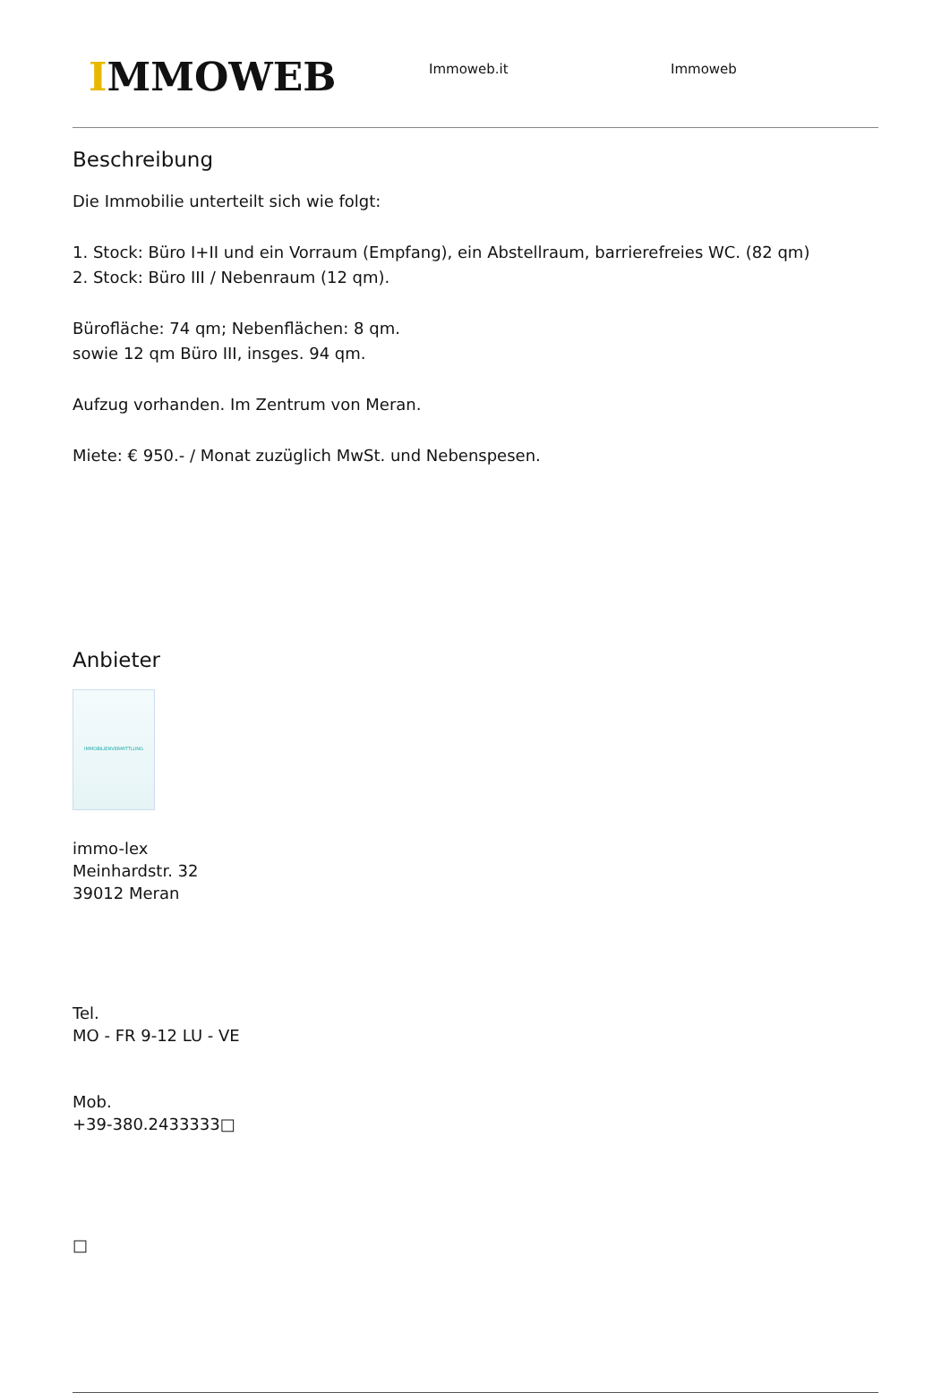IMMOWEB
Immoweb.it Immoweb
Beschreibung
Die Immobilie unterteilt sich wie folgt:
1. Stock: Büro I+II und ein Vorraum (Empfang), ein Abstellraum, barrierefreies WC. (82 qm)
2. Stock: Büro III / Nebenraum (12 qm).
Bürofläche: 74 qm; Nebenflächen: 8 qm.
sowie 12 qm Büro III, insges. 94 qm.
Aufzug vorhanden. Im Zentrum von Meran.
Miete: € 950.- / Monat zuzüglich MwSt. und Nebenspesen.
Anbieter
IMMOBILIENVERMITTLUNG
immo-lex
Meinhardstr. 32
39012 Meran
Tel.
MO - FR 9-12 LU - VE
Mob.
+39-380.2433333□
□